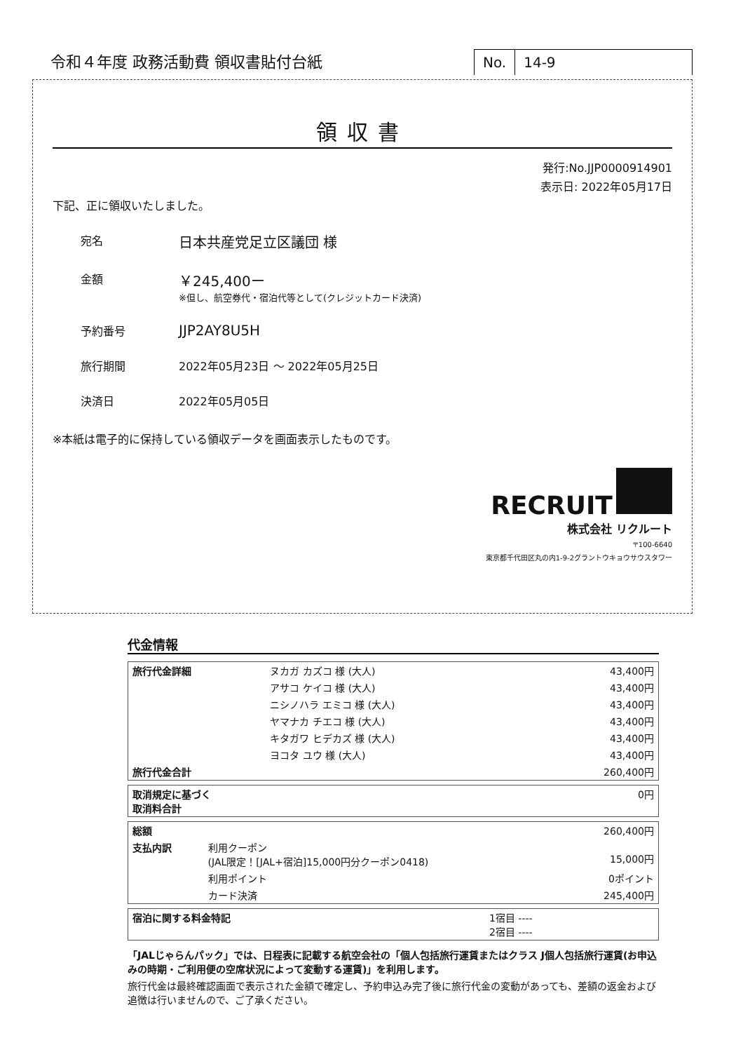令和４年度 政務活動費 領収書貼付台紙
No. 14-9
領収書
発行:No.JJP0000914901
表示日: 2022年05月17日
下記、正に領収いたしました。
宛名
日本共産党足立区議団 様
金額
￥245,400ー
※但し、航空券代・宿泊代等として(クレジットカード決済)
予約番号
JJP2AY8U5H
旅行期間 2022年05月23日 ～ 2022年05月25日
決済日 2022年05月05日
※本紙は電子的に保持している領収データを画面表示したものです。
RECRUIT
株式会社 リクルート
〒100-6640
東京都千代田区丸の内1-9-2グラントウキョウサウスタワー
代金情報
| 旅行代金詳細 | ヌカガ カズコ 様 (大人) | 43,400円 |
| | アサコ ケイコ 様 (大人) | 43,400円 |
| | ニシノハラ エミコ 様 (大人) | 43,400円 |
| | ヤマナカ チエコ 様 (大人) | 43,400円 |
| | キタガワ ヒデカズ 様 (大人) | 43,400円 |
| | ヨコタ ユウ 様 (大人) | 43,400円 |
| 旅行代金合計 | | 260,400円 |
| 取消規定に基づく 取消料合計 | 0円 |
| 総額 | | 260,400円 |
| 支払内訳 | 利用クーポン (JAL限定！[JAL+宿泊]15,000円分クーポン0418) | 15,000円 |
| | 利用ポイント | 0ポイント |
| | カード決済 | 245,400円 |
| 宿泊に関する料金特記 | 1宿目 ---- 2宿目 ---- |
「JALじゃらんパック」では、日程表に記載する航空会社の「個人包括旅行運賃またはクラス J個人包括旅行運賃(お申込みの時期・ご利用便の空席状況によって変動する運賃)」を利用します。
旅行代金は最終確認画面で表示された金額で確定し、予約申込み完了後に旅行代金の変動があっても、差額の返金および追徴は行いませんので、ご了承ください。